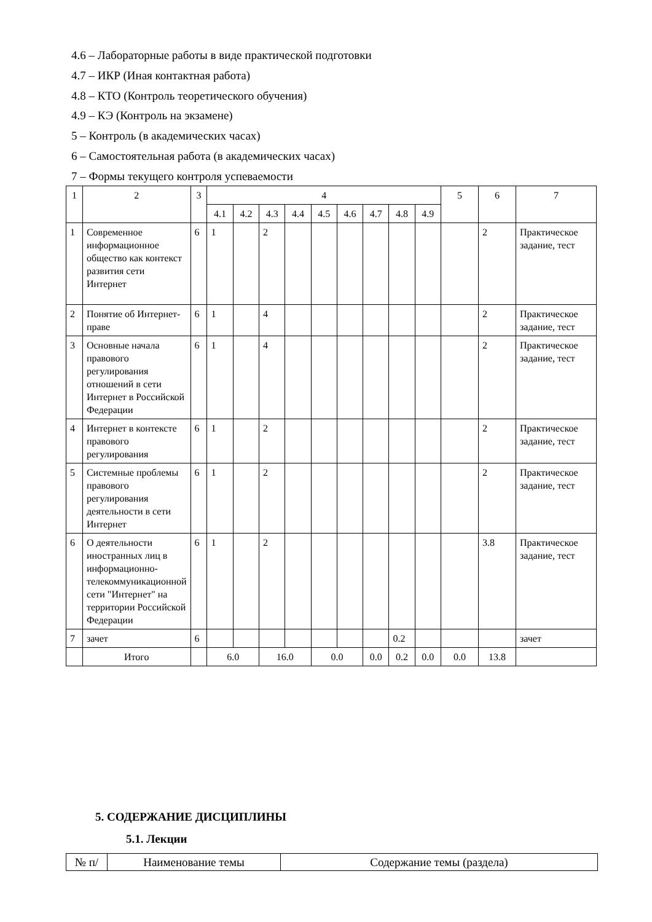4.6 – Лабораторные работы в виде практической подготовки
4.7 – ИКР (Иная контактная работа)
4.8 – КТО (Контроль теоретического обучения)
4.9 – КЭ (Контроль на экзамене)
5 – Контроль (в академических часах)
6 – Самостоятельная работа (в академических часах)
7 – Формы текущего контроля успеваемости
| 1 | 2 | 3 | 4 | | | | | | | | | 5 | 6 | 7 |
| --- | --- | --- | --- | --- | --- | --- | --- | --- | --- | --- | --- | --- | --- | --- |
| | | | 4.1 | 4.2 | 4.3 | 4.4 | 4.5 | 4.6 | 4.7 | 4.8 | 4.9 | | | |
| 1 | Современное информационное общество как контекст развития сети Интернет | 6 | 1 | | 2 | | | | | | | | 2 | Практическое задание, тест |
| 2 | Понятие об Интернет-праве | 6 | 1 | | 4 | | | | | | | | 2 | Практическое задание, тест |
| 3 | Основные начала правового регулирования отношений в сети Интернет в Российской Федерации | 6 | 1 | | 4 | | | | | | | | 2 | Практическое задание, тест |
| 4 | Интернет в контексте правового регулирования | 6 | 1 | | 2 | | | | | | | | 2 | Практическое задание, тест |
| 5 | Системные проблемы правового регулирования деятельности в сети Интернет | 6 | 1 | | 2 | | | | | | | | 2 | Практическое задание, тест |
| 6 | О деятельности иностранных лиц в информационно-телекоммуникационной сети "Интернет" на территории Российской Федерации | 6 | 1 | | 2 | | | | | | | | 3.8 | Практическое задание, тест |
| 7 | зачет | 6 | | | | | | | | 0.2 | | | | зачет |
| | Итого | | 6.0 | | 16.0 | | 0.0 | | 0.0 | 0.2 | 0.0 | 0.0 | 13.8 | |
5. СОДЕРЖАНИЕ ДИСЦИПЛИНЫ
5.1. Лекции
| № п/ | Наименование темы | Содержание темы (раздела) |